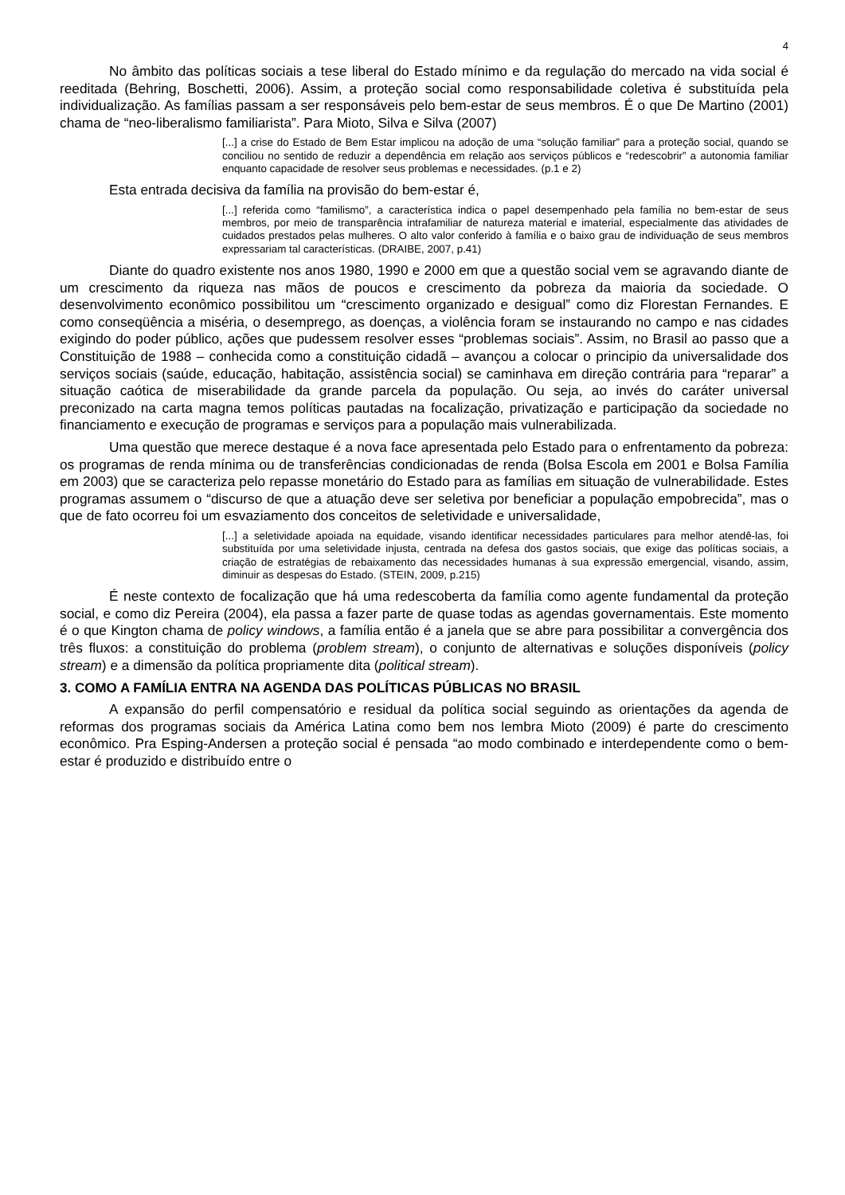4
No âmbito das políticas sociais a tese liberal do Estado mínimo e da regulação do mercado na vida social é reeditada (Behring, Boschetti, 2006). Assim, a proteção social como responsabilidade coletiva é substituída pela individualização. As famílias passam a ser responsáveis pelo bem-estar de seus membros. É o que De Martino (2001) chama de “neo-liberalismo familiarista”. Para Mioto, Silva e Silva (2007)
[...] a crise do Estado de Bem Estar implicou na adoção de uma “solução familiar” para a proteção social, quando se conciliou no sentido de reduzir a dependência em relação aos serviços públicos e “redescobrir” a autonomia familiar enquanto capacidade de resolver seus problemas e necessidades. (p.1 e 2)
Esta entrada decisiva da família na provisão do bem-estar é,
[...] referida como “familismo”, a característica indica o papel desempenhado pela família no bem-estar de seus membros, por meio de transparência intrafamiliar de natureza material e imaterial, especialmente das atividades de cuidados prestados pelas mulheres. O alto valor conferido à família e o baixo grau de individuação de seus membros expressariam tal características. (DRAIBE, 2007, p.41)
Diante do quadro existente nos anos 1980, 1990 e 2000 em que a questão social vem se agravando diante de um crescimento da riqueza nas mãos de poucos e crescimento da pobreza da maioria da sociedade. O desenvolvimento econômico possibilitou um “crescimento organizado e desigual” como diz Florestan Fernandes. E como conseqüência a miséria, o desemprego, as doenças, a violência foram se instaurando no campo e nas cidades exigindo do poder público, ações que pudessem resolver esses “problemas sociais”. Assim, no Brasil ao passo que a Constituição de 1988 – conhecida como a constituição cidadã – avançou a colocar o principio da universalidade dos serviços sociais (saúde, educação, habitação, assistência social) se caminhava em direção contrária para “reparar” a situação caótica de miserabilidade da grande parcela da população. Ou seja, ao invés do caráter universal preconizado na carta magna temos políticas pautadas na focalização, privatização e participação da sociedade no financiamento e execução de programas e serviços para a população mais vulnerabilizada.
Uma questão que merece destaque é a nova face apresentada pelo Estado para o enfrentamento da pobreza: os programas de renda mínima ou de transferências condicionadas de renda (Bolsa Escola em 2001 e Bolsa Família em 2003) que se caracteriza pelo repasse monetário do Estado para as famílias em situação de vulnerabilidade. Estes programas assumem o “discurso de que a atuação deve ser seletiva por beneficiar a população empobrecida”, mas o que de fato ocorreu foi um esvaziamento dos conceitos de seletividade e universalidade,
[...] a seletividade apoiada na equidade, visando identificar necessidades particulares para melhor atendê-las, foi substituída por uma seletividade injusta, centrada na defesa dos gastos sociais, que exige das políticas sociais, a criação de estratégias de rebaixamento das necessidades humanas à sua expressão emergencial, visando, assim, diminuir as despesas do Estado. (STEIN, 2009, p.215)
É neste contexto de focalização que há uma redescoberta da família como agente fundamental da proteção social, e como diz Pereira (2004), ela passa a fazer parte de quase todas as agendas governamentais. Este momento é o que Kington chama de policy windows, a família então é a janela que se abre para possibilitar a convergência dos três fluxos: a constituição do problema (problem stream), o conjunto de alternativas e soluções disponíveis (policy stream) e a dimensão da política propriamente dita (political stream).
3. COMO A FAMÍLIA ENTRA NA AGENDA DAS POLÍTICAS PÚBLICAS NO BRASIL
A expansão do perfil compensatório e residual da política social seguindo as orientações da agenda de reformas dos programas sociais da América Latina como bem nos lembra Mioto (2009) é parte do crescimento econômico. Pra Esping-Andersen a proteção social é pensada “ao modo combinado e interdependente como o bem-estar é produzido e distribuído entre o